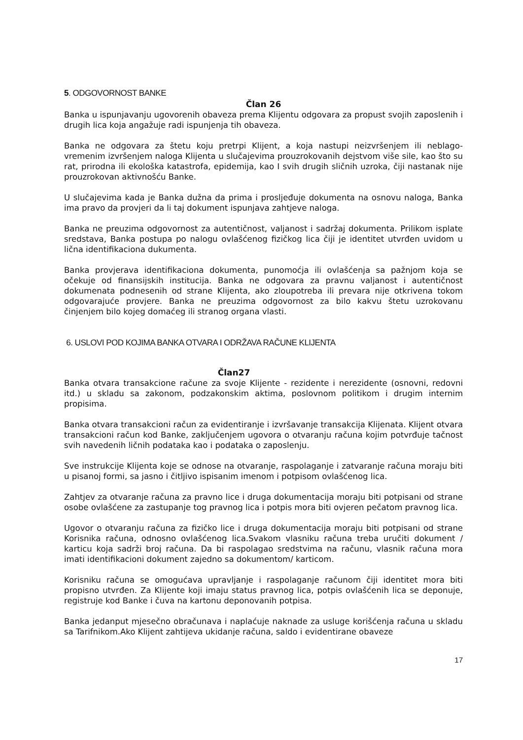5. ODGOVORNOST BANKE
Član 26
Banka u ispunjavanju ugovorenih obaveza prema Klijentu odgovara za propust svojih zaposlenih i drugih lica koja angažuje radi ispunjenja tih obaveza.
Banka ne odgovara za štetu koju pretrpi Klijent, a koja nastupi neizvršenjem ili neblago-vremenim izvršenjem naloga Klijenta u slučajevima prouzrokovanih dejstvom više sile, kao što su rat, prirodna ili ekološka katastrofa, epidemija, kao I svih drugih sličnih uzroka, čiji nastanak nije prouzrokovan aktivnošću Banke.
U slučajevima kada je Banka dužna da prima i prosljeđuje dokumenta na osnovu naloga, Banka ima pravo da provjeri da li taj dokument ispunjava zahtjeve naloga.
Banka ne preuzima odgovornost za autentičnost, valjanost i sadržaj dokumenta. Prilikom isplate sredstava, Banka postupa po nalogu ovlašćenog fizičkog lica čiji je identitet utvrđen uvidom u lična identifikaciona dukumenta.
Banka provjerava identifikaciona dokumenta, punomoćja ili ovlašćenja sa pažnjom koja se očekuje od finansijskih institucija. Banka ne odgovara za pravnu valjanost i autentičnost dokumenata podnesenih od strane Klijenta, ako zloupotreba ili prevara nije otkrivena tokom odgovarajuće provjere. Banka ne preuzima odgovornost za bilo kakvu štetu uzrokovanu činjenjem bilo kojeg domaćeg ili stranog organa vlasti.
6. USLOVI POD KOJIMA BANKA OTVARA I ODRŽAVA RAČUNE KLIJENTA
Član27
Banka otvara transakcione račune za svoje Klijente - rezidente i nerezidente (osnovni, redovni itd.) u skladu sa zakonom, podzakonskim aktima, poslovnom politikom i drugim internim propisima.
Banka otvara transakcioni račun za evidentiranje i izvršavanje transakcija Klijenata. Klijent otvara transakcioni račun kod Banke, zaključenjem ugovora o otvaranju računa kojim potvrđuje tačnost svih navedenih ličnih podataka kao i podataka o zaposlenju.
Sve instrukcije Klijenta koje se odnose na otvaranje, raspolaganje i zatvaranje računa moraju biti u pisanoj formi, sa jasno i čitljivo ispisanim imenom i potpisom ovlašćenog lica.
Zahtjev za otvaranje računa za pravno lice i druga dokumentacija moraju biti potpisani od strane osobe ovlašćene za zastupanje tog pravnog lica i potpis mora biti ovjeren pečatom pravnog lica.
Ugovor o otvaranju računa za fizičko lice i druga dokumentacija moraju biti potpisani od strane Korisnika računa, odnosno ovlašćenog lica.Svakom vlasniku računa treba uručiti dokument / karticu koja sadrži broj računa. Da bi raspolagao sredstvima na računu, vlasnik računa mora imati identifikacioni dokument zajedno sa dokumentom/ karticom.
Korisniku računa se omogućava upravljanje i raspolaganje računom čiji identitet mora biti propisno utvrđen. Za Klijente koji imaju status pravnog lica, potpis ovlašćenih lica se deponuje, registruje kod Banke i čuva na kartonu deponovanih potpisa.
Banka jedanput mjesečno obračunava i naplaćuje naknade za usluge korišćenja računa u skladu sa Tarifnikom.Ako Klijent zahtijeva ukidanje računa, saldo i evidentirane obaveze
17